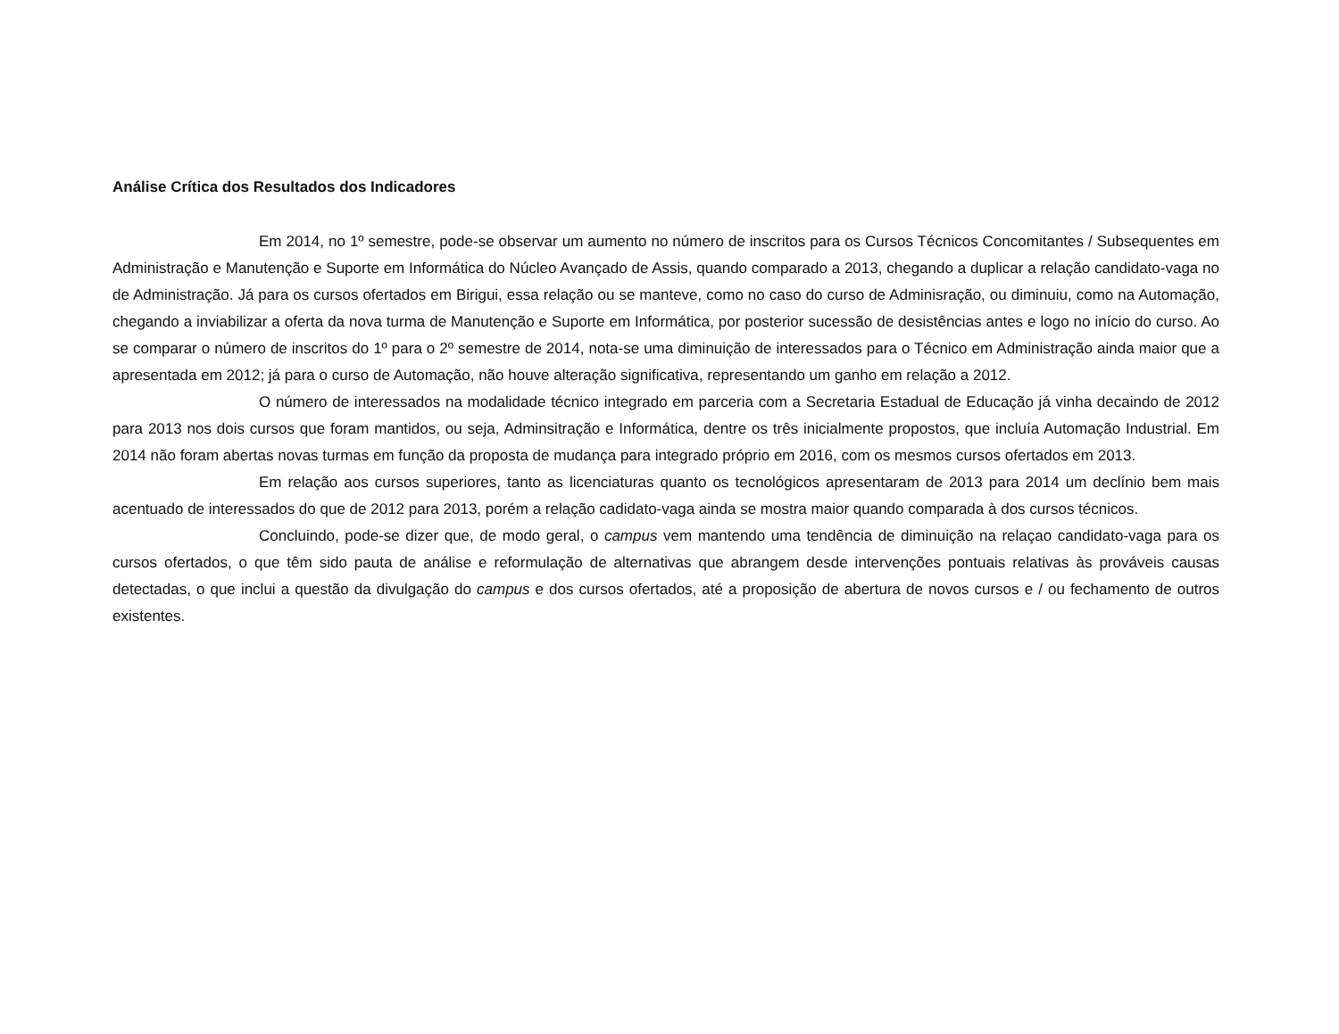Análise Crítica dos Resultados dos Indicadores
Em 2014, no 1º semestre, pode-se observar um aumento no número de inscritos para os Cursos Técnicos Concomitantes / Subsequentes em Administração e Manutenção e Suporte em Informática do Núcleo Avançado de Assis, quando comparado a 2013, chegando a duplicar a relação candidato-vaga no de Administração. Já para os cursos ofertados em Birigui, essa relação ou se manteve, como no caso do curso de Adminisração, ou diminuiu, como na Automação, chegando a inviabilizar a oferta da nova turma de Manutenção e Suporte em Informática, por posterior sucessão de desistências antes e logo no início do curso. Ao se comparar o número de inscritos do 1º para o 2º semestre de 2014, nota-se uma diminuição de interessados para o Técnico em Administração ainda maior que a apresentada em 2012; já para o curso de Automação, não houve alteração significativa, representando um ganho em relação a 2012.
O número de interessados na modalidade técnico integrado em parceria com a Secretaria Estadual de Educação já vinha decaindo de 2012 para 2013 nos dois cursos que foram mantidos, ou seja, Adminsitração e Informática, dentre os três inicialmente propostos, que incluía Automação Industrial. Em 2014 não foram abertas novas turmas em função da proposta de mudança para integrado próprio em 2016, com os mesmos cursos ofertados em 2013.
Em relação aos cursos superiores, tanto as licenciaturas quanto os tecnológicos apresentaram de 2013 para 2014 um declínio bem mais acentuado de interessados do que de 2012 para 2013, porém a relação cadidato-vaga ainda se mostra maior quando comparada à dos cursos técnicos.
Concluindo, pode-se dizer que, de modo geral, o campus vem mantendo uma tendência de diminuição na relaçao candidato-vaga para os cursos ofertados, o que têm sido pauta de análise e reformulação de alternativas que abrangem desde intervenções pontuais relativas às prováveis causas detectadas, o que inclui a questão da divulgação do campus e dos cursos ofertados, até a proposição de abertura de novos cursos e / ou fechamento de outros existentes.